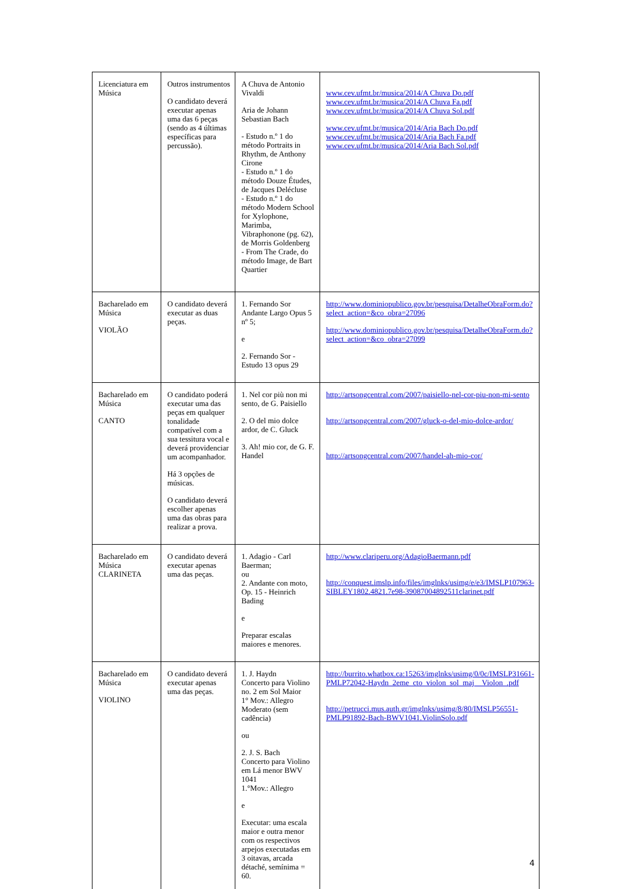| Licenciatura em Música | Outros instrumentos O candidato deverá executar apenas uma das 6 peças (sendo as 4 últimas específicas para percussão). | A Chuva de Antonio Vivaldi Aria de Johann Sebastian Bach - Estudo n.º 1 do método Portraits in Rhythm, de Anthony Cirone - Estudo n.º 1 do método Douze Études, de Jacques Delécluse - Estudo n.º 1 do método Modern School for Xylophone, Marimba, Vibraphonone (pg. 62), de Morris Goldenberg - From The Crade, do método Image, de Bart Quartier | www.cev.ufmt.br/musica/2014/A Chuva Do.pdf www.cev.ufmt.br/musica/2014/A Chuva Fa.pdf www.cev.ufmt.br/musica/2014/A Chuva Sol.pdf www.cev.ufmt.br/musica/2014/Aria Bach Do.pdf www.cev.ufmt.br/musica/2014/Aria Bach Fa.pdf www.cev.ufmt.br/musica/2014/Aria Bach Sol.pdf |
| Bacharelado em Música VIOLÃO | O candidato deverá executar as duas peças. | 1. Fernando Sor Andante Largo Opus 5 nº 5; e 2. Fernando Sor - Estudo 13 opus 29 | http://www.dominiopublico.gov.br/pesquisa/DetalheObraForm.do?select_action=&co_obra=27096 http://www.dominiopublico.gov.br/pesquisa/DetalheObraForm.do?select_action=&co_obra=27099 |
| Bacharelado em Música CANTO | O candidato poderá executar uma das peças em qualquer tonalidade compatível com a sua tessitura vocal e deverá providenciar um acompanhador. Há 3 opções de músicas. O candidato deverá escolher apenas uma das obras para realizar a prova. | 1. Nel cor più non mi sento, de G. Paisiello 2. O del mio dolce ardor, de C. Gluck 3. Ah! mio cor, de G. F. Handel | http://artsongcentral.com/2007/paisiello-nel-cor-piu-non-mi-sento http://artsongcentral.com/2007/gluck-o-del-mio-dolce-ardor/ http://artsongcentral.com/2007/handel-ah-mio-cor/ |
| Bacharelado em Música CLARINETA | O candidato deverá executar apenas uma das peças. | 1. Adagio - Carl Baerman; ou 2. Andante con moto, Op. 15 - Heinrich Bading e Preparar escalas maiores e menores. | http://www.clariperu.org/AdagioBaermann.pdf http://conquest.imslp.info/files/imglnks/usimg/e/e3/IMSLP107963-SIBLEY1802.4821.7e98-39087004892511clarinet.pdf |
| Bacharelado em Música VIOLINO | O candidato deverá executar apenas uma das peças. | 1. J. Haydn Concerto para Violino no. 2 em Sol Maior 1° Mov.: Allegro Moderato (sem cadência) ou 2. J. S. Bach Concerto para Violino em Lá menor BWV 1041 1.°Mov.: Allegro e Executar: uma escala maior e outra menor com os respectivos arpejos executadas em 3 oitavas, arcada détaché, semínima = 60. | http://burrito.whatbox.ca:15263/imglnks/usimg/0/0c/IMSLP31661-PMLP72042-Haydn_2eme_cto_violon_sol_maj__Violon_.pdf http://petrucci.mus.auth.gr/imglnks/usimg/8/80/IMSLP56551-PMLP91892-Bach-BWV1041.ViolinSolo.pdf |
4